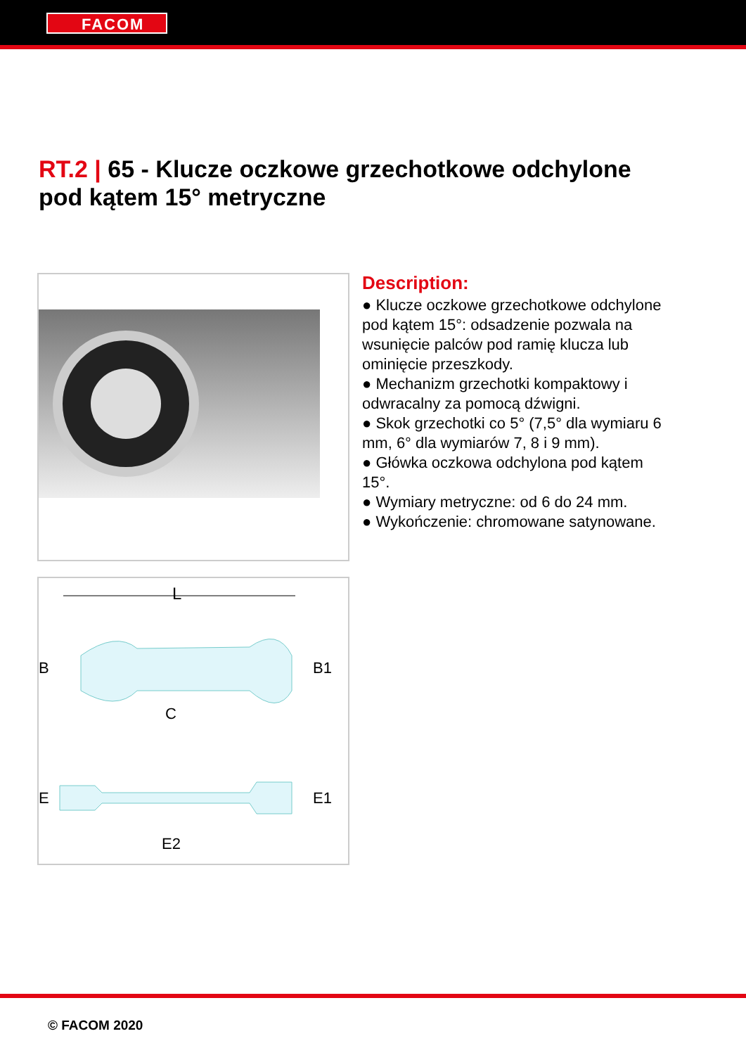FACOM
RT.2 | 65 - Klucze oczkowe grzechotkowe odchylone pod kątem 15° metryczne
L
B
B1
C
E
E1
E2
Description:
● Klucze oczkowe grzechotkowe odchylone pod kątem 15°: odsadzenie pozwala na wsunięcie palców pod ramię klucza lub ominięcie przeszkody.
● Mechanizm grzechotki kompaktowy i odwracalny za pomocą dźwigni.
● Skok grzechotki co 5° (7,5° dla wymiaru 6 mm, 6° dla wymiarów 7, 8 i 9 mm).
● Główka oczkowa odchylona pod kątem 15°.
● Wymiary metryczne: od 6 do 24 mm.
● Wykończenie: chromowane satynowane.
© FACOM 2020